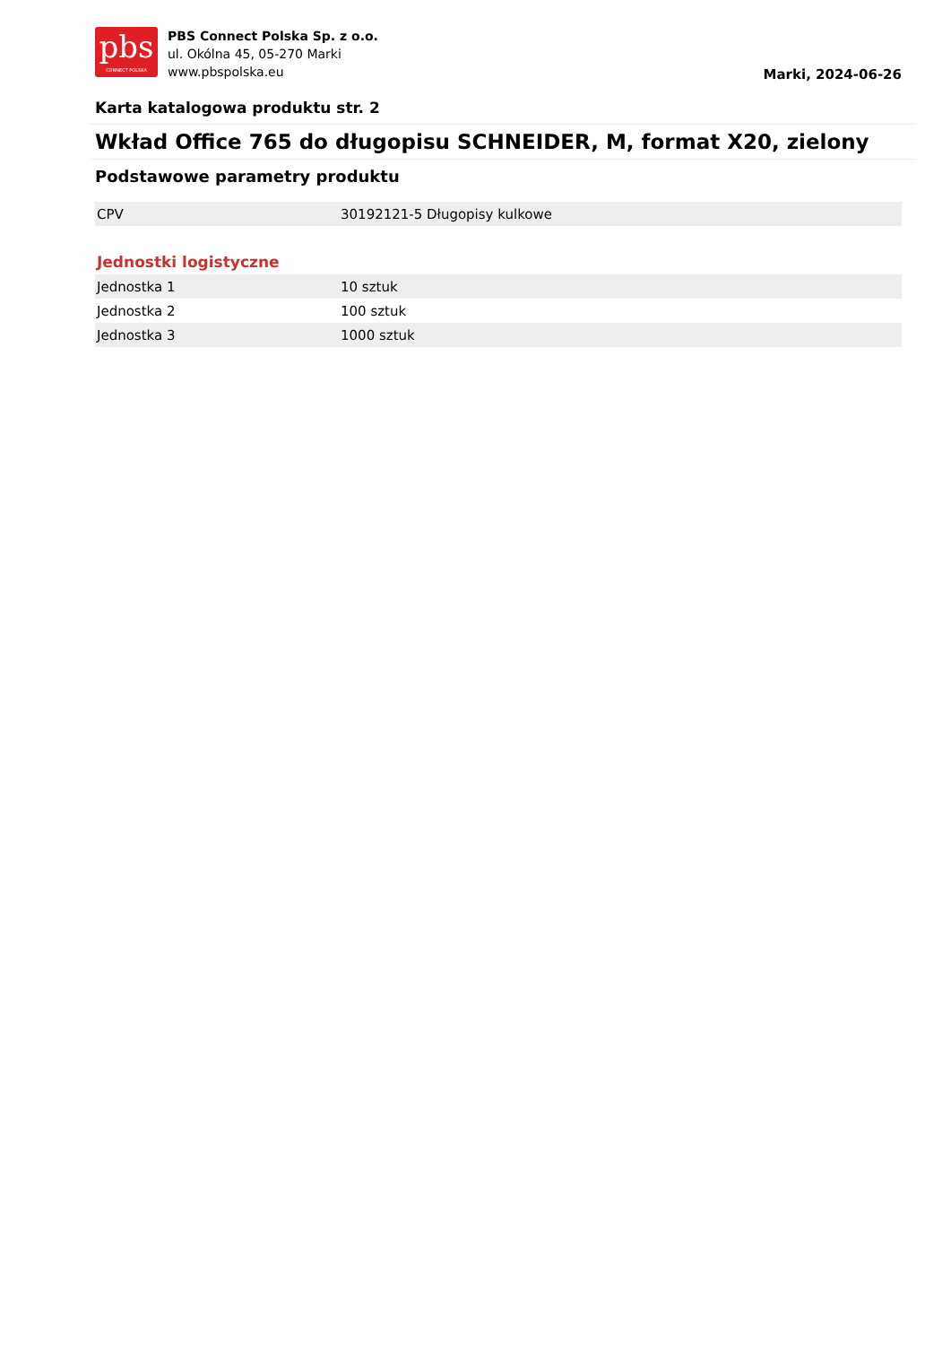pbs
CONNECT POLSKA
PBS Connect Polska Sp. z o.o.
ul. Okólna 45, 05-270 Marki
www.pbspolska.eu
Marki, 2024-06-26
Karta katalogowa produktu str. 2
Wkład Office 765 do długopisu SCHNEIDER, M, format X20, zielony
Podstawowe parametry produktu
| CPV | 30192121-5 Długopisy kulkowe |
Jednostki logistyczne
| Jednostka 1 | 10 sztuk |
| Jednostka 2 | 100 sztuk |
| Jednostka 3 | 1000 sztuk |